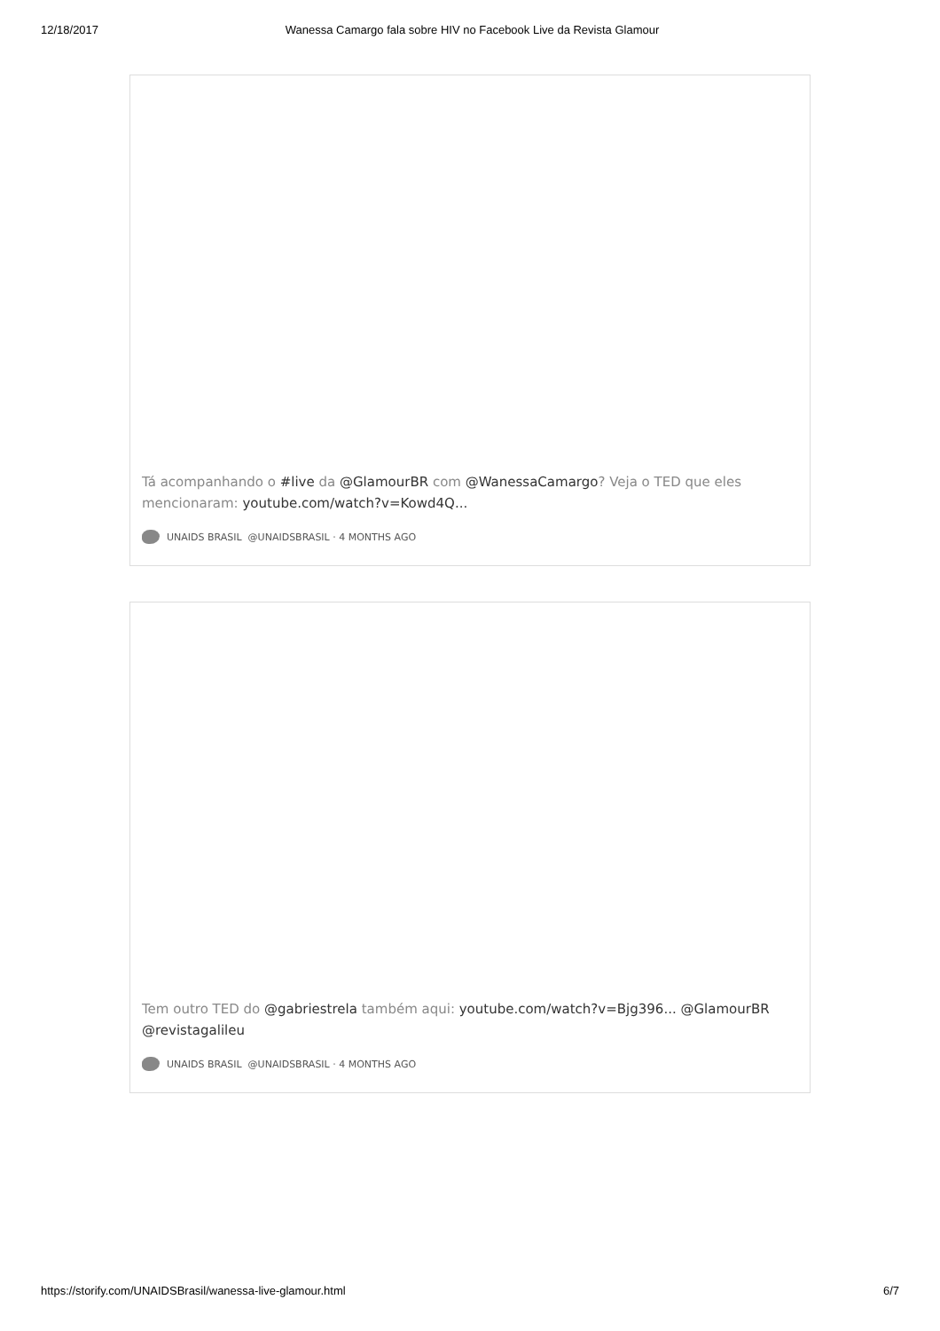12/18/2017 Wanessa Camargo fala sobre HIV no Facebook Live da Revista Glamour
Tá acompanhando o #live da @GlamourBR com @WanessaCamargo? Veja o TED que eles mencionaram: youtube.com/watch?v=Kowd4Q...
UNAIDS BRASIL @UNAIDSBRASIL · 4 MONTHS AGO
Tem outro TED do @gabriestrela também aqui: youtube.com/watch?v=Bjg396... @GlamourBR @revistagalileu
UNAIDS BRASIL @UNAIDSBRASIL · 4 MONTHS AGO
https://storify.com/UNAIDSBrasil/wanessa-live-glamour.html 6/7